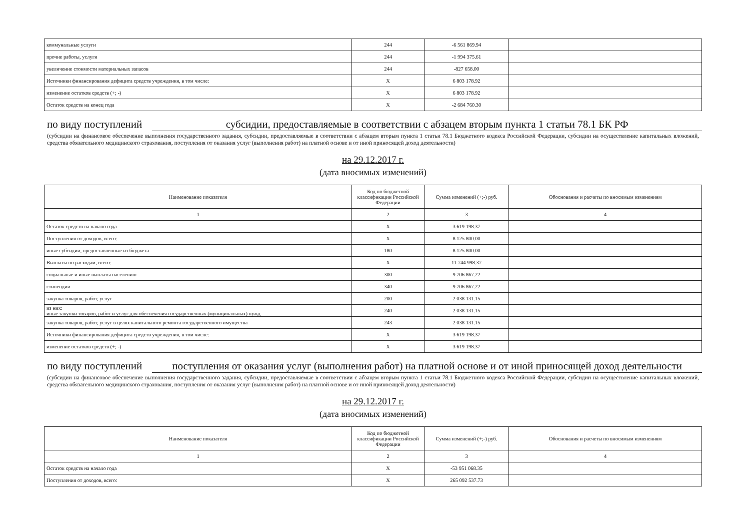| коммунальные услуги | 244 | -6 561 869.94 | |
| прочие работы, услуги | 244 | -1 994 375.61 | |
| увеличение стоимости материальных запасов | 244 | -827 658.00 | |
| Источники финансирования дефицита средств учреждения, в том числе: | X | 6 803 178.92 | |
| изменение остатков средств (+; -) | X | 6 803 178.92 | |
| Остаток средств на конец года | X | -2 684 760.30 | |
по виду поступлений субсидии, предоставляемые в соответствии с абзацем вторым пункта 1 статьи 78.1 БК РФ
(субсидии на финансовое обеспечение выполнения государственного задания, субсидии, предоставляемые в соответствии с абзацем вторым пункта 1 статьи 78.1 Бюджетного кодекса Российской Федерации, субсидии на осуществление капитальных вложений, средства обязательного медицинского страхования, поступления от оказания услуг (выполнения работ) на платной основе и от иной приносящей доход деятельности)
на 29.12.2017 г.
(дата вносимых изменений)
| Наименование показателя | Код по бюджетной классификации Российской Федерации | Сумма изменений (+;-) руб. | Обоснования и расчеты по вносимым изменениям |
| --- | --- | --- | --- |
| 1 | 2 | 3 | 4 |
| Остаток средств на начало года | X | 3 619 198.37 | |
| Поступления от доходов, всего: | X | 8 125 800.00 | |
| иные субсидии, предоставленные из бюджета | 180 | 8 125 800.00 | |
| Выплаты по расходам, всего: | X | 11 744 998.37 | |
| социальные и иные выплаты населению | 300 | 9 706 867.22 | |
| стипендии | 340 | 9 706 867.22 | |
| закупка товаров, работ, услуг | 200 | 2 038 131.15 | |
| из них: иные закупки товаров, работ и услуг для обеспечения государственных (муниципальных) нужд | 240 | 2 038 131.15 | |
| закупка товаров, работ, услуг в целях капитального ремонта государственного имущества | 243 | 2 038 131.15 | |
| Источники финансирования дефицита средств учреждения, в том числе: | X | 3 619 198.37 | |
| изменение остатков средств (+; -) | X | 3 619 198.37 | |
по виду поступлений поступления от оказания услуг (выполнения работ) на платной основе и от иной приносящей доход деятельности
(субсидии на финансовое обеспечение выполнения государственного задания, субсидии, предоставляемые в соответствии с абзацем вторым пункта 1 статьи 78.1 Бюджетного кодекса Российской Федерации, субсидии на осуществление капитальных вложений, средства обязательного медицинского страхования, поступления от оказания услуг (выполнения работ) на платной основе и от иной приносящей доход деятельности)
на 29.12.2017 г.
(дата вносимых изменений)
| Наименование показателя | Код по бюджетной классификации Российской Федерации | Сумма изменений (+;-) руб. | Обоснования и расчеты по вносимым изменениям |
| --- | --- | --- | --- |
| 1 | 2 | 3 | 4 |
| Остаток средств на начало года | X | -53 951 068.35 | |
| Поступления от доходов, всего: | X | 265 092 537.73 | |